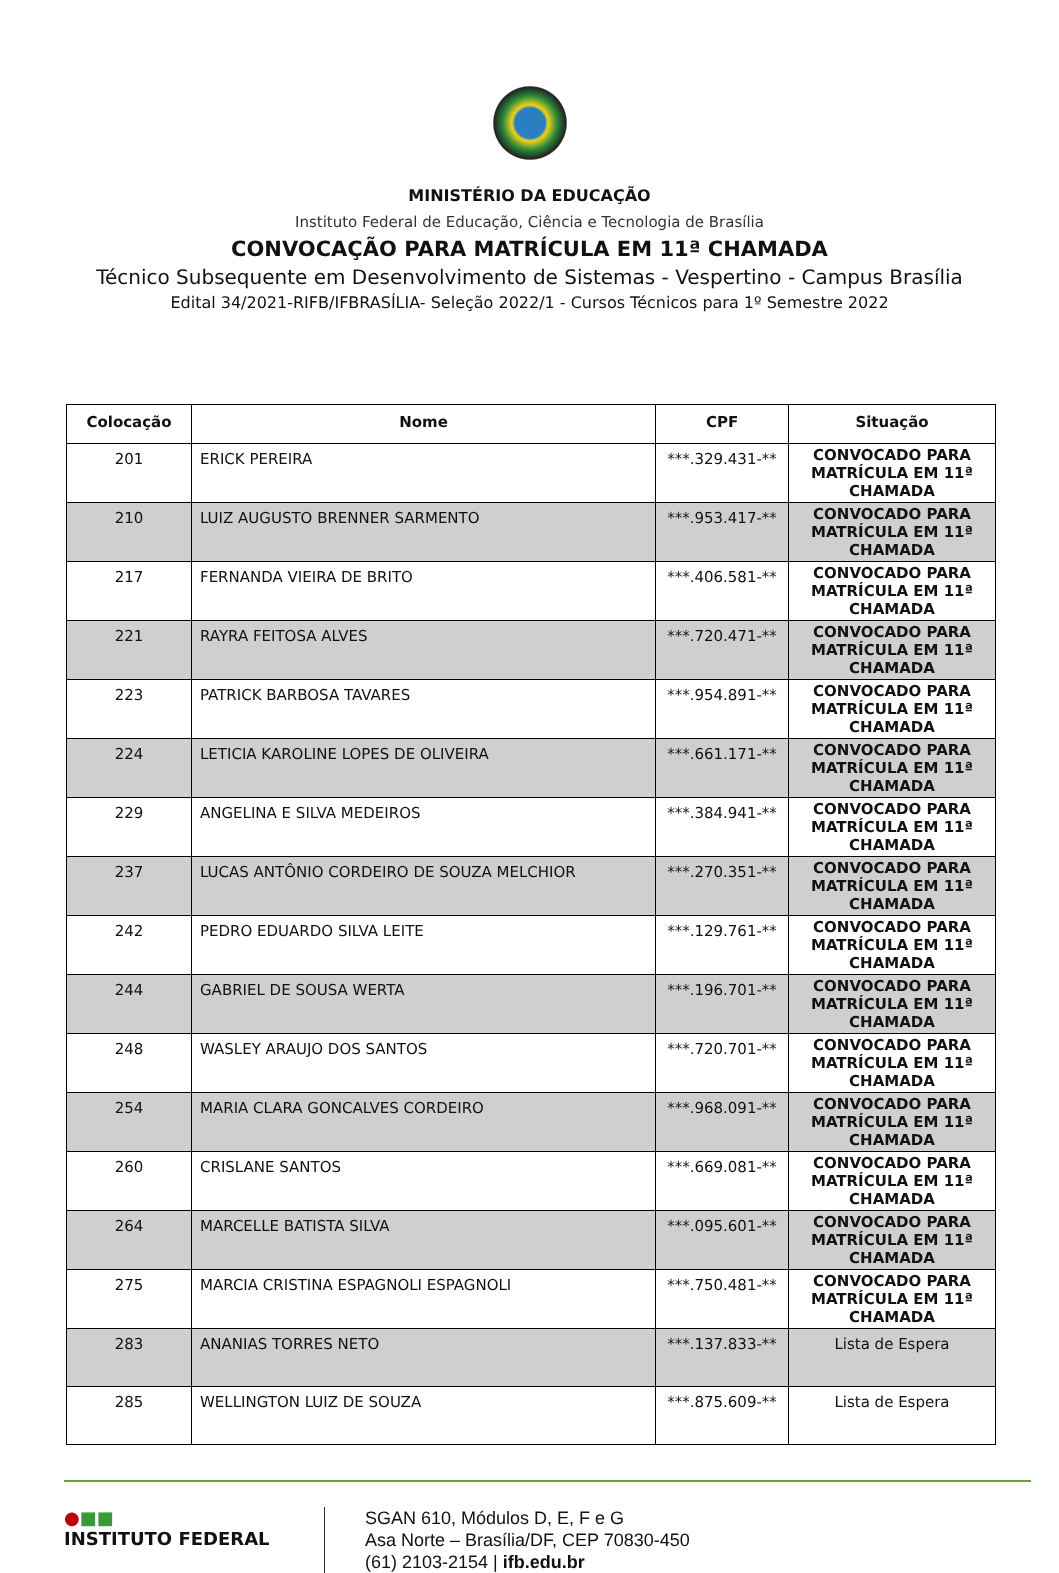MINISTÉRIO DA EDUCAÇÃO
Instituto Federal de Educação, Ciência e Tecnologia de Brasília
CONVOCAÇÃO PARA MATRÍCULA EM 11ª CHAMADA
Técnico Subsequente em Desenvolvimento de Sistemas - Vespertino - Campus Brasília
Edital 34/2021-RIFB/IFBRASÍLIA- Seleção 2022/1 - Cursos Técnicos para 1º Semestre 2022
| Colocação | Nome | CPF | Situação |
| --- | --- | --- | --- |
| 201 | ERICK PEREIRA | ***.329.431-** | CONVOCADO PARA MATRÍCULA EM 11ª CHAMADA |
| 210 | LUIZ AUGUSTO BRENNER SARMENTO | ***.953.417-** | CONVOCADO PARA MATRÍCULA EM 11ª CHAMADA |
| 217 | FERNANDA VIEIRA DE BRITO | ***.406.581-** | CONVOCADO PARA MATRÍCULA EM 11ª CHAMADA |
| 221 | RAYRA FEITOSA ALVES | ***.720.471-** | CONVOCADO PARA MATRÍCULA EM 11ª CHAMADA |
| 223 | PATRICK BARBOSA TAVARES | ***.954.891-** | CONVOCADO PARA MATRÍCULA EM 11ª CHAMADA |
| 224 | LETICIA KAROLINE LOPES DE OLIVEIRA | ***.661.171-** | CONVOCADO PARA MATRÍCULA EM 11ª CHAMADA |
| 229 | ANGELINA E SILVA MEDEIROS | ***.384.941-** | CONVOCADO PARA MATRÍCULA EM 11ª CHAMADA |
| 237 | LUCAS ANTÔNIO CORDEIRO DE SOUZA MELCHIOR | ***.270.351-** | CONVOCADO PARA MATRÍCULA EM 11ª CHAMADA |
| 242 | PEDRO EDUARDO SILVA LEITE | ***.129.761-** | CONVOCADO PARA MATRÍCULA EM 11ª CHAMADA |
| 244 | GABRIEL DE SOUSA WERTA | ***.196.701-** | CONVOCADO PARA MATRÍCULA EM 11ª CHAMADA |
| 248 | WASLEY ARAUJO DOS SANTOS | ***.720.701-** | CONVOCADO PARA MATRÍCULA EM 11ª CHAMADA |
| 254 | MARIA CLARA GONCALVES CORDEIRO | ***.968.091-** | CONVOCADO PARA MATRÍCULA EM 11ª CHAMADA |
| 260 | CRISLANE SANTOS | ***.669.081-** | CONVOCADO PARA MATRÍCULA EM 11ª CHAMADA |
| 264 | MARCELLE BATISTA SILVA | ***.095.601-** | CONVOCADO PARA MATRÍCULA EM 11ª CHAMADA |
| 275 | MARCIA CRISTINA ESPAGNOLI ESPAGNOLI | ***.750.481-** | CONVOCADO PARA MATRÍCULA EM 11ª CHAMADA |
| 283 | ANANIAS TORRES NETO | ***.137.833-** | Lista de Espera |
| 285 | WELLINGTON LUIZ DE SOUZA | ***.875.609-** | Lista de Espera |
●■■
INSTITUTO FEDERAL
SGAN 610, Módulos D, E, F e G
Asa Norte – Brasília/DF, CEP 70830-450
(61) 2103-2154 | ifb.edu.br